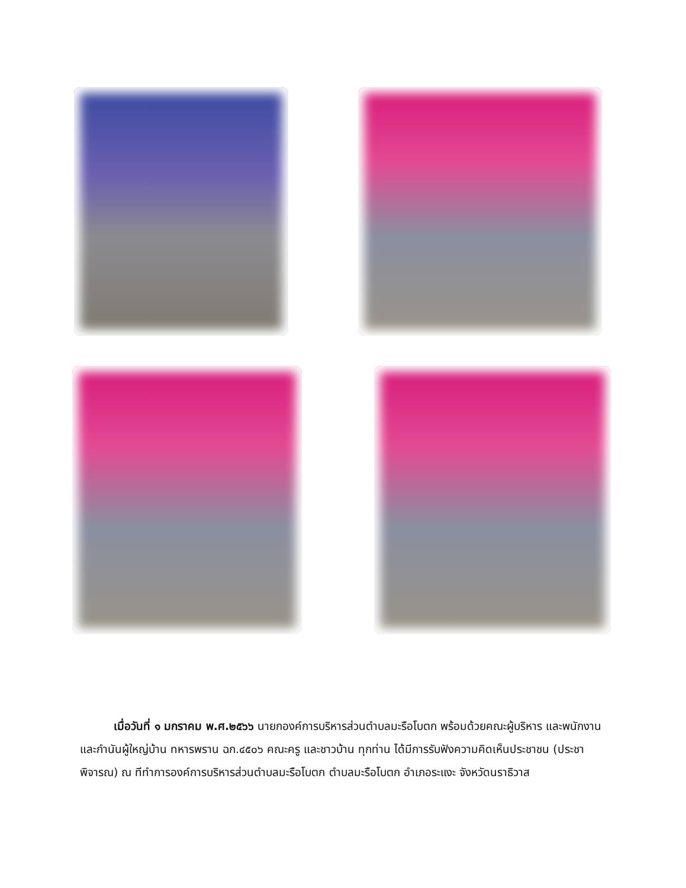เมื่อวันที่ ๑ มกราคม พ.ศ.๒๕๖๖ นายกองค์การบริหารส่วนตำบลมะรือโบตก พร้อมด้วยคณะผู้บริหาร และพนักงานและกำนันผู้ใหญ่บ้าน ทหารพราน ฉก.๔๕๐๖ คณะครู และชาวบ้าน ทุกท่าน ได้มีการรับฟังความคิดเห็นประชาชน (ประชาพิจารณ) ณ ทีทำการองค์การบริหารส่วนตำบลมะรือโบตก ตำบลมะรือโบตก อำเภอระแงะ จังหวัดนราธิวาส